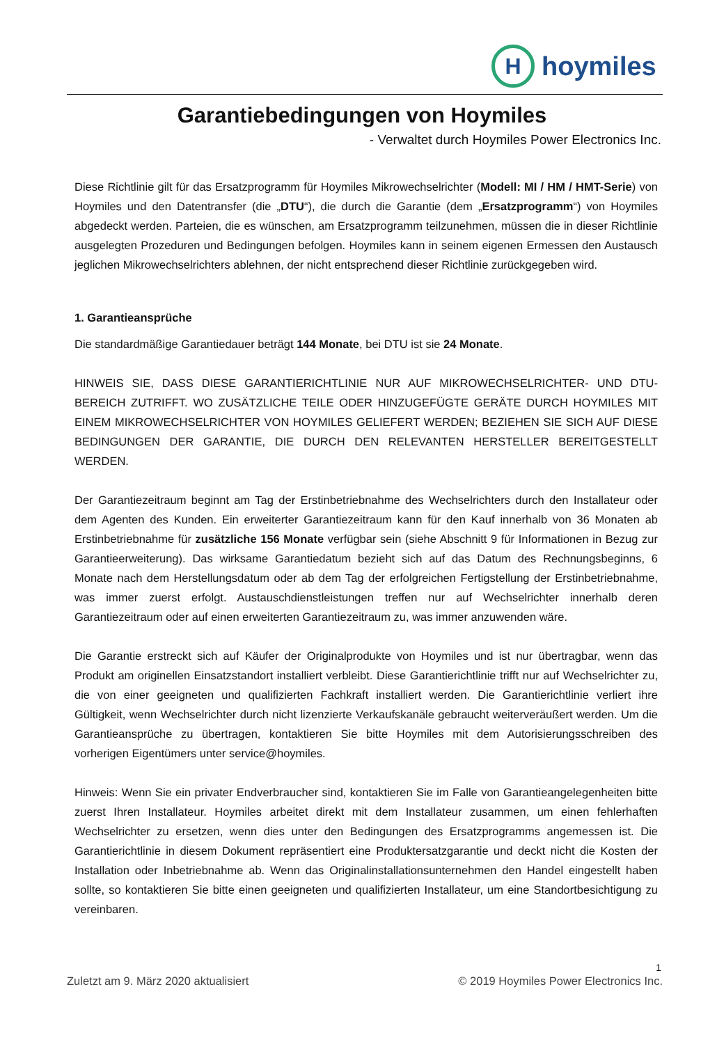H
hoymiles
Garantiebedingungen von Hoymiles
- Verwaltet durch Hoymiles Power Electronics Inc.
Diese Richtlinie gilt für das Ersatzprogramm für Hoymiles Mikrowechselrichter (Modell: MI / HM / HMT-Serie) von Hoymiles und den Datentransfer (die „DTU“), die durch die Garantie (dem „Ersatzprogramm“) von Hoymiles abgedeckt werden. Parteien, die es wünschen, am Ersatzprogramm teilzunehmen, müssen die in dieser Richtlinie ausgelegten Prozeduren und Bedingungen befolgen. Hoymiles kann in seinem eigenen Ermessen den Austausch jeglichen Mikrowechselrichters ablehnen, der nicht entsprechend dieser Richtlinie zurückgegeben wird.
1. Garantieansprüche
Die standardmäßige Garantiedauer beträgt 144 Monate, bei DTU ist sie 24 Monate.
HINWEIS SIE, DASS DIESE GARANTIERICHTLINIE NUR AUF MIKROWECHSELRICHTER- UND DTU-BEREICH ZUTRIFFT. WO ZUSÄTZLICHE TEILE ODER HINZUGEFÜGTE GERÄTE DURCH HOYMILES MIT EINEM MIKROWECHSELRICHTER VON HOYMILES GELIEFERT WERDEN; BEZIEHEN SIE SICH AUF DIESE BEDINGUNGEN DER GARANTIE, DIE DURCH DEN RELEVANTEN HERSTELLER BEREITGESTELLT WERDEN.
Der Garantiezeitraum beginnt am Tag der Erstinbetriebnahme des Wechselrichters durch den Installateur oder dem Agenten des Kunden. Ein erweiterter Garantiezeitraum kann für den Kauf innerhalb von 36 Monaten ab Erstinbetriebnahme für zusätzliche 156 Monate verfügbar sein (siehe Abschnitt 9 für Informationen in Bezug zur Garantieerweiterung). Das wirksame Garantiedatum bezieht sich auf das Datum des Rechnungsbeginns, 6 Monate nach dem Herstellungsdatum oder ab dem Tag der erfolgreichen Fertigstellung der Erstinbetriebnahme, was immer zuerst erfolgt. Austauschdienstleistungen treffen nur auf Wechselrichter innerhalb deren Garantiezeitraum oder auf einen erweiterten Garantiezeitraum zu, was immer anzuwenden wäre.
Die Garantie erstreckt sich auf Käufer der Originalprodukte von Hoymiles und ist nur übertragbar, wenn das Produkt am originellen Einsatzstandort installiert verbleibt. Diese Garantierichtlinie trifft nur auf Wechselrichter zu, die von einer geeigneten und qualifizierten Fachkraft installiert werden. Die Garantierichtlinie verliert ihre Gültigkeit, wenn Wechselrichter durch nicht lizenzierte Verkaufskanäle gebraucht weiterveräußert werden. Um die Garantieansprüche zu übertragen, kontaktieren Sie bitte Hoymiles mit dem Autorisierungsschreiben des vorherigen Eigentümers unter service@hoymiles.
Hinweis: Wenn Sie ein privater Endverbraucher sind, kontaktieren Sie im Falle von Garantieangelegenheiten bitte zuerst Ihren Installateur. Hoymiles arbeitet direkt mit dem Installateur zusammen, um einen fehlerhaften Wechselrichter zu ersetzen, wenn dies unter den Bedingungen des Ersatzprogramms angemessen ist. Die Garantierichtlinie in diesem Dokument repräsentiert eine Produktersatzgarantie und deckt nicht die Kosten der Installation oder Inbetriebnahme ab. Wenn das Originalinstallationsunternehmen den Handel eingestellt haben sollte, so kontaktieren Sie bitte einen geeigneten und qualifizierten Installateur, um eine Standortbesichtigung zu vereinbaren.
1
Zuletzt am 9. März 2020 aktualisiert © 2019 Hoymiles Power Electronics Inc.